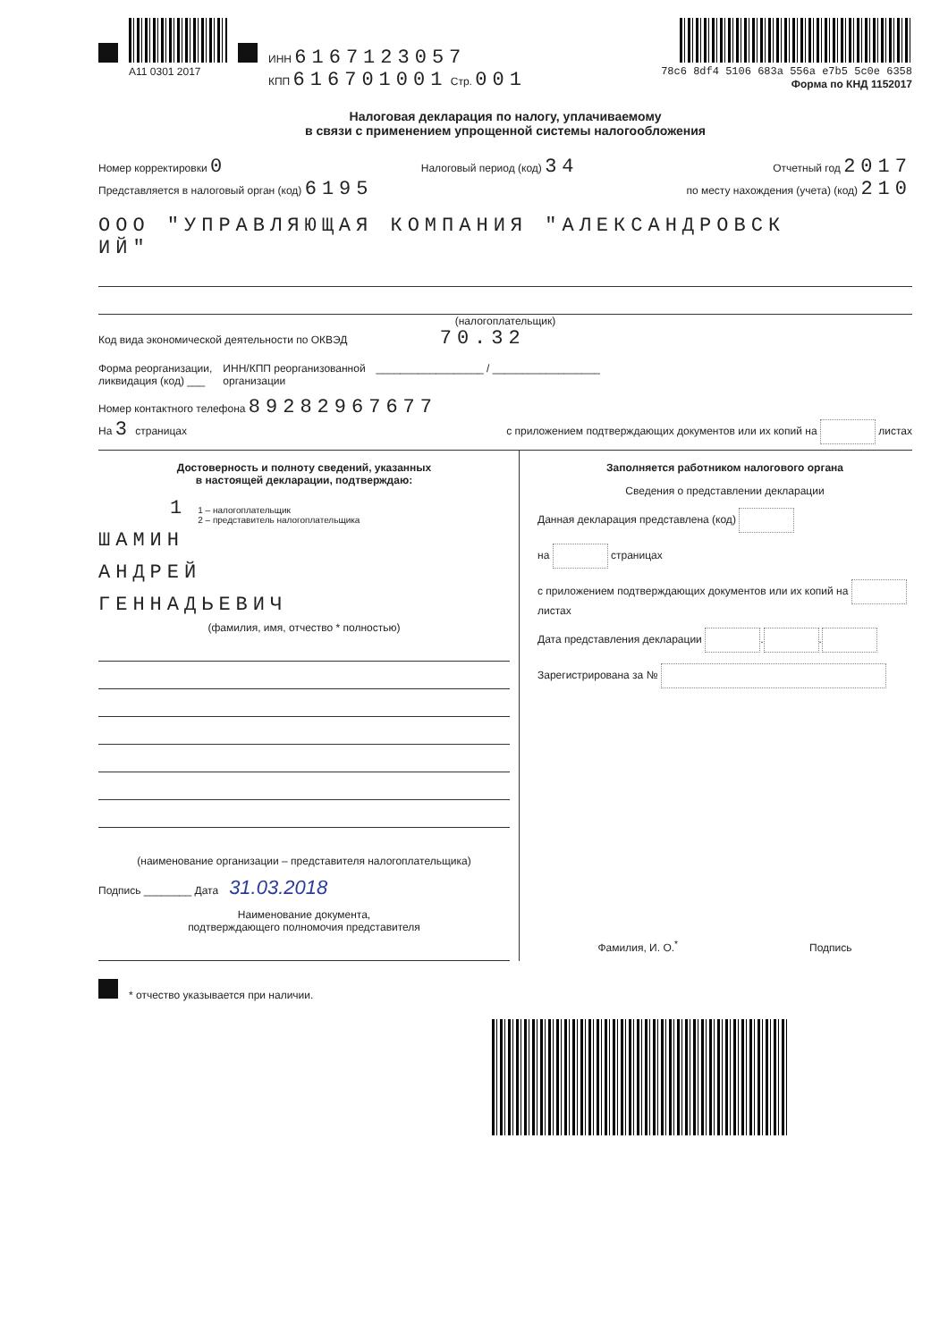A11 0301 2017 ИНН 6167123057
КПП 616701001 Стр. 001
78c6 8df4 5106 683a 556a e7b5 5c0e 6358
Форма по КНД 1152017
Налоговая декларация по налогу, уплачиваемому
в связи с применением упрощенной системы налогообложения
Номер корректировки 0 Налоговый период (код) 34 Отчетный год 2017
Представляется в налоговый орган (код) 6195 по месту нахождения (учета) (код) 210
ООО "УПРАВЛЯЮЩАЯ КОМПАНИЯ "АЛЕКСАНДРОВСК
ИЙ"
(налогоплательщик)
Код вида экономической деятельности по ОКВЭД 70.32
Форма реорганизации,
ликвидация (код) ___ ИНН/КПП реорганизованной
организации __________________ / __________________
Номер контактного телефона 89282967677
На 3 страницах с приложением подтверждающих документов или их копий на листах
Достоверность и полноту сведений, указанных
в настоящей декларации, подтверждаю:
1 1 – налогоплательщик
2 – представитель налогоплательщика
ШАМИН
АНДРЕЙ
ГЕННАДЬЕВИЧ
(фамилия, имя, отчество * полностью)
(наименование организации – представителя налогоплательщика)
Подпись ________ Дата 31.03.2018
Наименование документа,
подтверждающего полномочия представителя
Заполняется работником налогового органа
Сведения о представлении декларации
Данная декларация представлена (код)
на страницах
с приложением подтверждающих документов или их копий на листах
Дата представления декларации . .
Зарегистрирована за №
Фамилия, И. О.<sup>*</sup> Подпись
* отчество указывается при наличии.